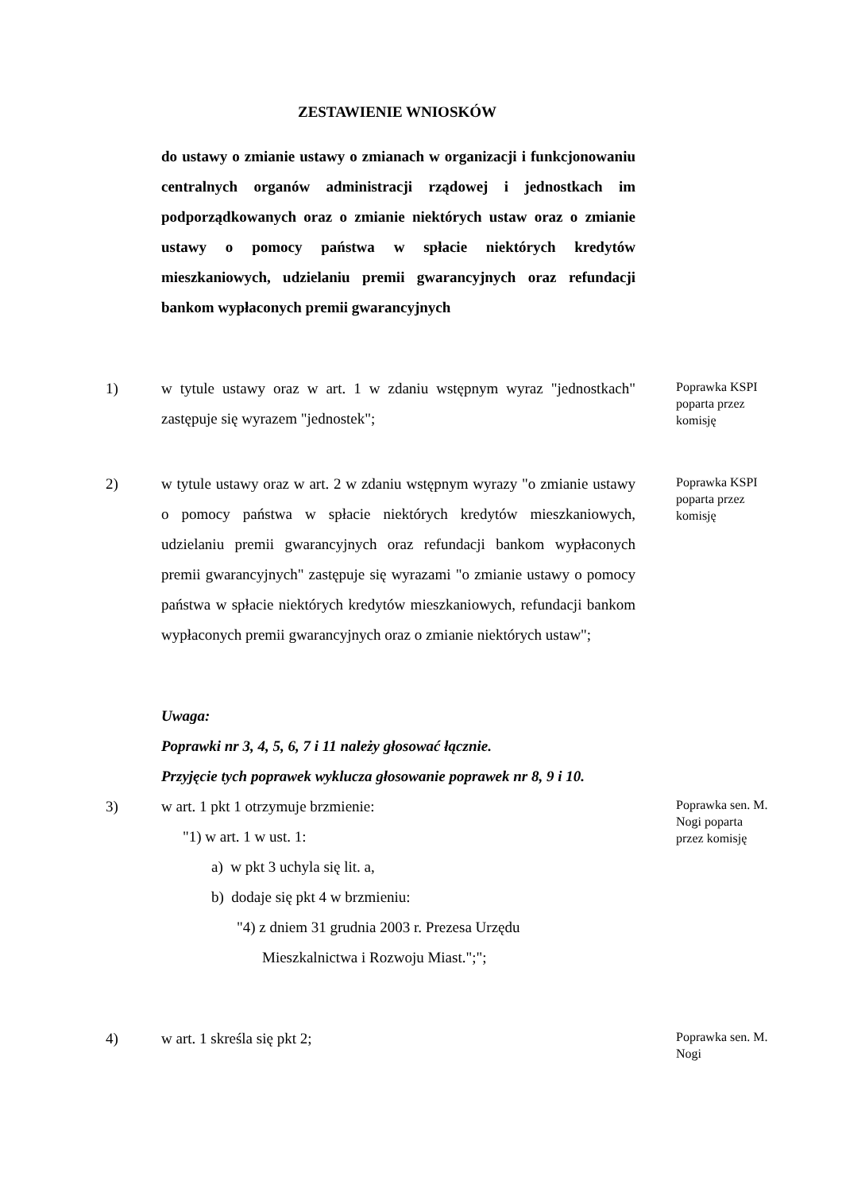ZESTAWIENIE WNIOSKÓW
do ustawy o zmianie ustawy o zmianach w organizacji i funkcjonowaniu centralnych organów administracji rządowej i jednostkach im podporządkowanych oraz o zmianie niektórych ustaw oraz o zmianie ustawy o pomocy państwa w spłacie niektórych kredytów mieszkaniowych, udzielaniu premii gwarancyjnych oraz refundacji bankom wypłaconych premii gwarancyjnych
1) w tytule ustawy oraz w art. 1 w zdaniu wstępnym wyraz "jednostkach" zastępuje się wyrazem "jednostek";
Poprawka KSPI poparta przez komisję
2) w tytule ustawy oraz w art. 2 w zdaniu wstępnym wyrazy "o zmianie ustawy o pomocy państwa w spłacie niektórych kredytów mieszkaniowych, udzielaniu premii gwarancyjnych oraz refundacji bankom wypłaconych premii gwarancyjnych" zastępuje się wyrazami "o zmianie ustawy o pomocy państwa w spłacie niektórych kredytów mieszkaniowych, refundacji bankom wypłaconych premii gwarancyjnych oraz o zmianie niektórych ustaw";
Poprawka KSPI poparta przez komisję
Uwaga:
Poprawki nr 3, 4, 5, 6, 7 i 11 należy głosować łącznie.
Przyjęcie tych poprawek wyklucza głosowanie poprawek nr 8, 9 i 10.
3) w art. 1 pkt 1 otrzymuje brzmienie:
"1) w art. 1 w ust. 1:
a) w pkt 3 uchyla się lit. a,
b) dodaje się pkt 4 w brzmieniu:
"4) z dniem 31 grudnia 2003 r. Prezesa Urzędu
Mieszkalnictwa i Rozwoju Miast.";";
Poprawka sen. M. Nogi poparta przez komisję
4) w art. 1 skreśla się pkt 2;
Poprawka sen. M. Nogi